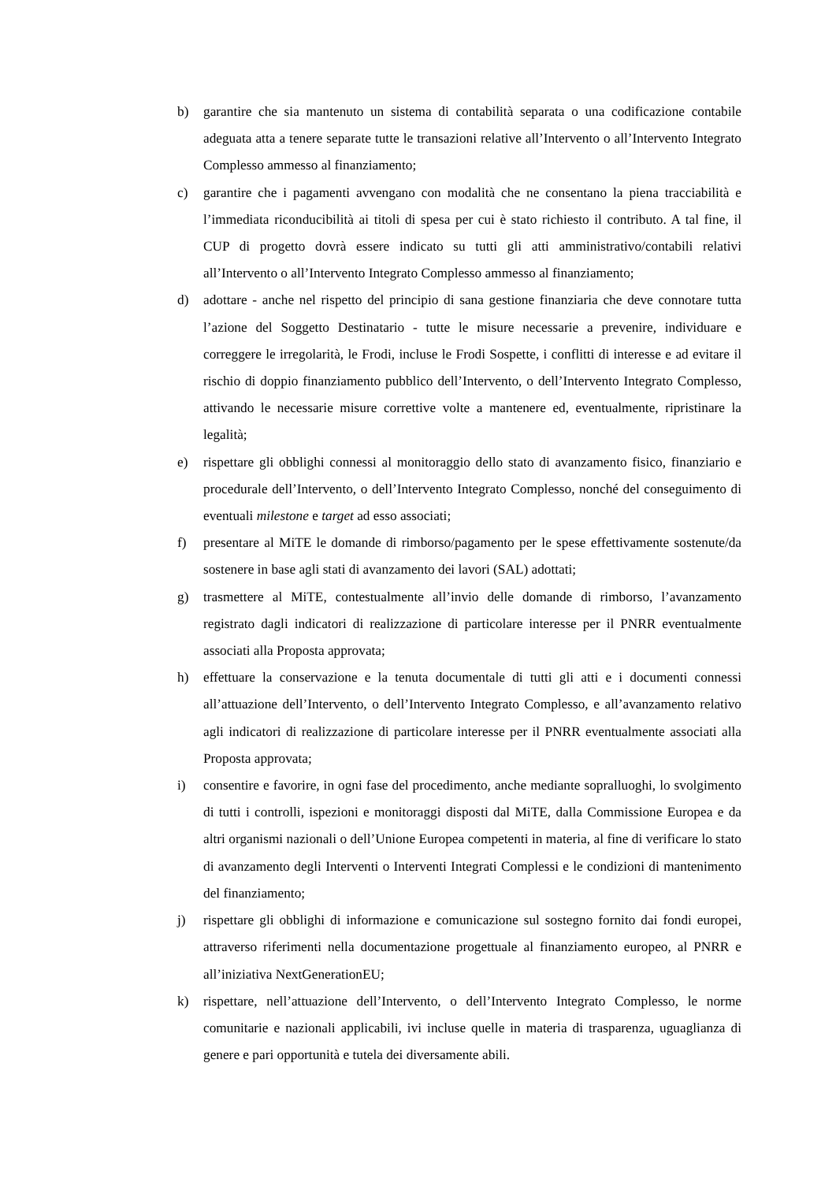b) garantire che sia mantenuto un sistema di contabilità separata o una codificazione contabile adeguata atta a tenere separate tutte le transazioni relative all’Intervento o all’Intervento Integrato Complesso ammesso al finanziamento;
c) garantire che i pagamenti avvengano con modalità che ne consentano la piena tracciabilità e l’immediata riconducibilità ai titoli di spesa per cui è stato richiesto il contributo. A tal fine, il CUP di progetto dovrà essere indicato su tutti gli atti amministrativo/contabili relativi all’Intervento o all’Intervento Integrato Complesso ammesso al finanziamento;
d) adottare - anche nel rispetto del principio di sana gestione finanziaria che deve connotare tutta l’azione del Soggetto Destinatario - tutte le misure necessarie a prevenire, individuare e correggere le irregolarità, le Frodi, incluse le Frodi Sospette, i conflitti di interesse e ad evitare il rischio di doppio finanziamento pubblico dell’Intervento, o dell’Intervento Integrato Complesso, attivando le necessarie misure correttive volte a mantenere ed, eventualmente, ripristinare la legalità;
e) rispettare gli obblighi connessi al monitoraggio dello stato di avanzamento fisico, finanziario e procedurale dell’Intervento, o dell’Intervento Integrato Complesso, nonché del conseguimento di eventuali milestone e target ad esso associati;
f) presentare al MiTE le domande di rimborso/pagamento per le spese effettivamente sostenute/da sostenere in base agli stati di avanzamento dei lavori (SAL) adottati;
g) trasmettere al MiTE, contestualmente all’invio delle domande di rimborso, l’avanzamento registrato dagli indicatori di realizzazione di particolare interesse per il PNRR eventualmente associati alla Proposta approvata;
h) effettuare la conservazione e la tenuta documentale di tutti gli atti e i documenti connessi all’attuazione dell’Intervento, o dell’Intervento Integrato Complesso, e all’avanzamento relativo agli indicatori di realizzazione di particolare interesse per il PNRR eventualmente associati alla Proposta approvata;
i) consentire e favorire, in ogni fase del procedimento, anche mediante sopralluoghi, lo svolgimento di tutti i controlli, ispezioni e monitoraggi disposti dal MiTE, dalla Commissione Europea e da altri organismi nazionali o dell’Unione Europea competenti in materia, al fine di verificare lo stato di avanzamento degli Interventi o Interventi Integrati Complessi e le condizioni di mantenimento del finanziamento;
j) rispettare gli obblighi di informazione e comunicazione sul sostegno fornito dai fondi europei, attraverso riferimenti nella documentazione progettuale al finanziamento europeo, al PNRR e all’iniziativa NextGenerationEU;
k) rispettare, nell’attuazione dell’Intervento, o dell’Intervento Integrato Complesso, le norme comunitarie e nazionali applicabili, ivi incluse quelle in materia di trasparenza, uguaglianza di genere e pari opportunità e tutela dei diversamente abili.